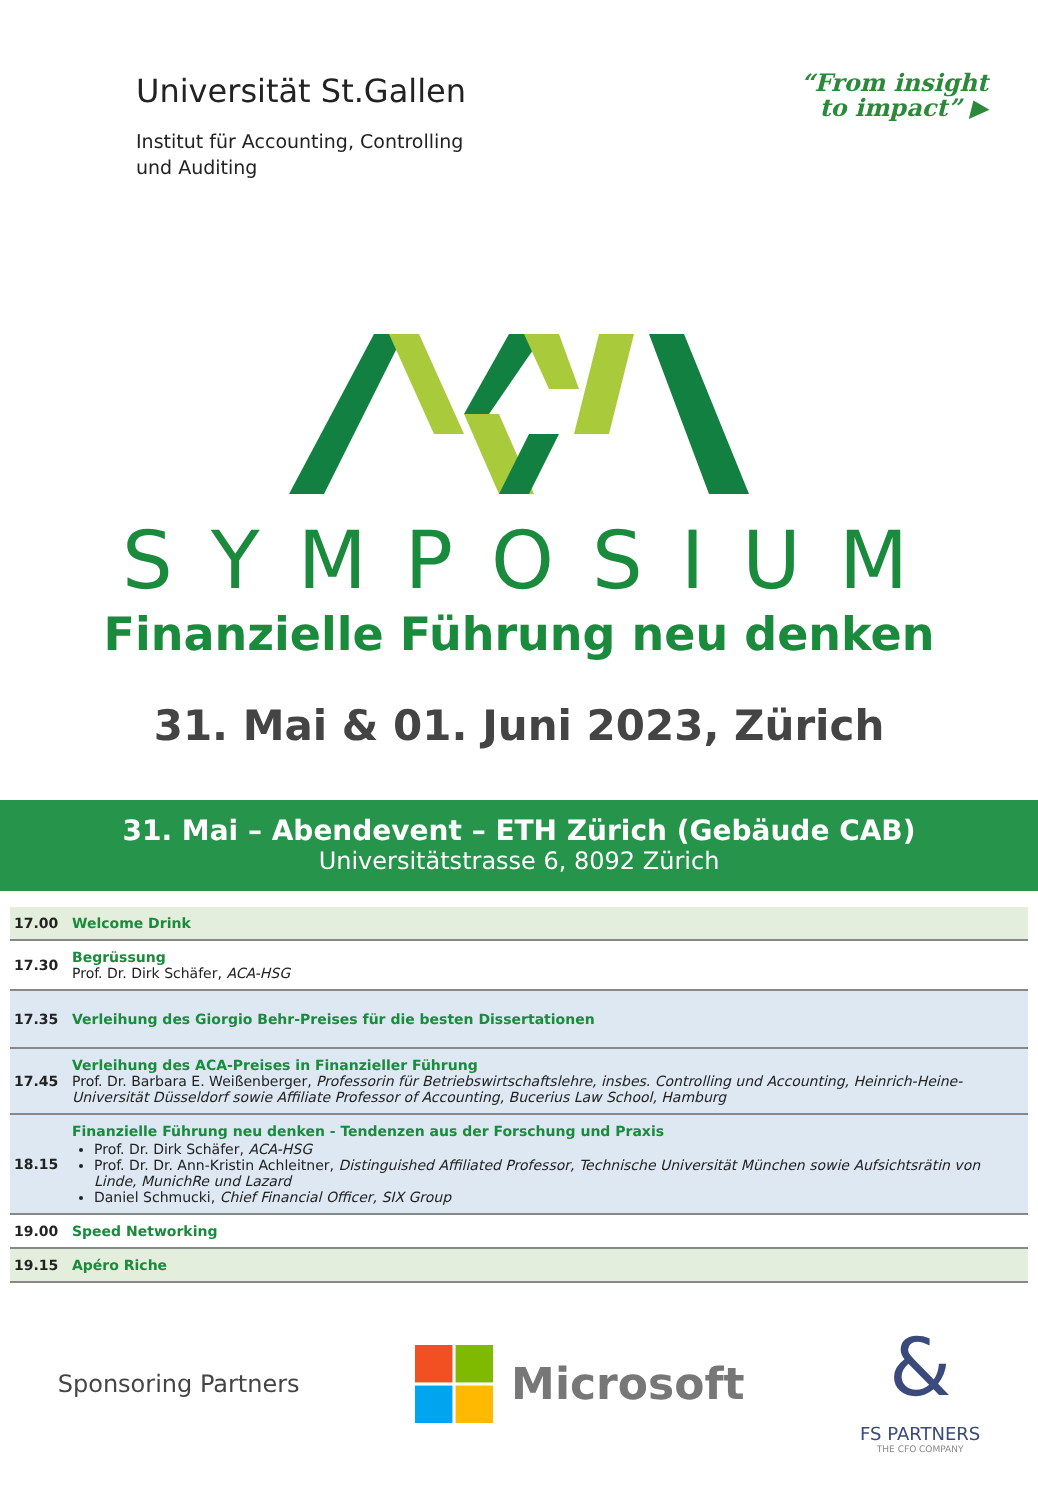Universität St.Gallen
Institut für Accounting, Controlling
und Auditing
“From insight
to impact” ▶
SYMPOSIUM
Finanzielle Führung neu denken
31. Mai & 01. Juni 2023, Zürich
31. Mai – Abendevent – ETH Zürich (Gebäude CAB)
Universitätstrasse 6, 8092 Zürich
| 17.00 | Welcome Drink |
| 17.30 | Begrüssung Prof. Dr. Dirk Schäfer, ACA-HSG |
| 17.35 | Verleihung des Giorgio Behr-Preises für die besten Dissertationen |
| 17.45 | Verleihung des ACA-Preises in Finanzieller Führung Prof. Dr. Barbara E. Weißenberger, Professorin für Betriebswirtschaftslehre, insbes. Controlling und Accounting, Heinrich-Heine-Universität Düsseldorf sowie Affiliate Professor of Accounting, Bucerius Law School, Hamburg |
| 18.15 | Finanzielle Führung neu denken - Tendenzen aus der Forschung und Praxis Prof. Dr. Dirk Schäfer, ACA-HSG Prof. Dr. Dr. Ann-Kristin Achleitner, Distinguished Affiliated Professor, Technische Universität München sowie Aufsichtsrätin von Linde, MunichRe und Lazard Daniel Schmucki, Chief Financial Officer, SIX Group |
| 19.00 | Speed Networking |
| 19.15 | Apéro Riche |
Sponsoring Partners
Microsoft
&
FS PARTNERS
THE CFO COMPANY